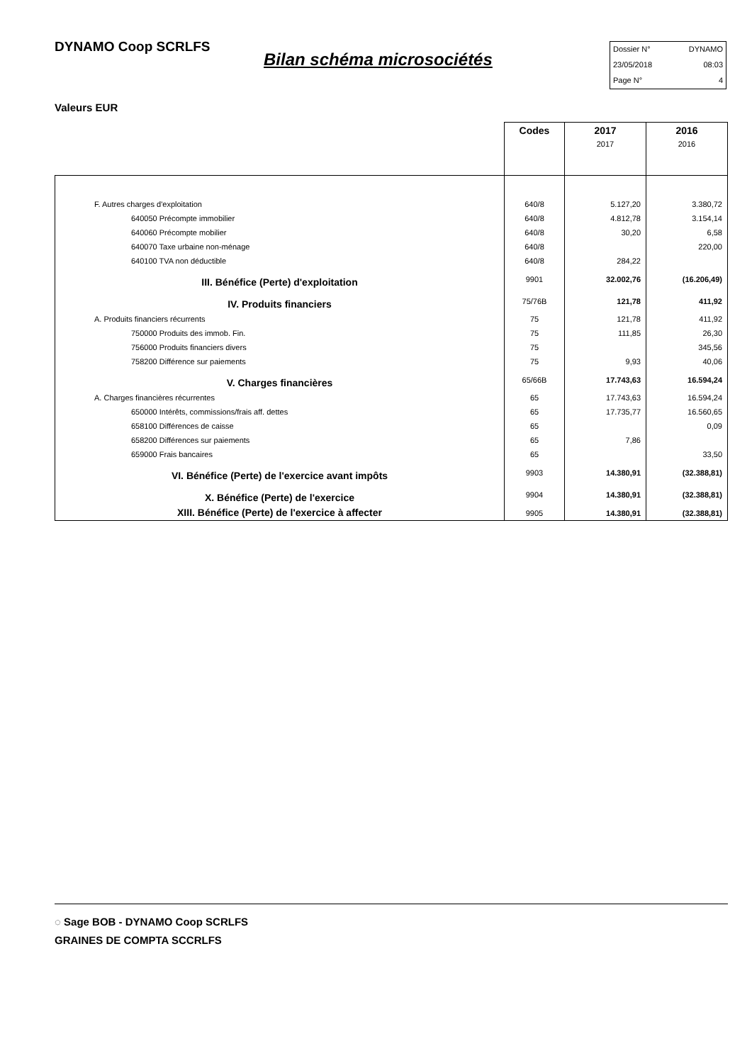DYNAMO Coop SCRLFS
Bilan schéma microsociétés
Dossier N° DYNAMO
23/05/2018 08:03
Page N° 4
Valeurs EUR
| | Codes | 2017 2017 | 2016 2016 |
| F. Autres charges d'exploitation | 640/8 | 5.127,20 | 3.380,72 |
| 640050 Précompte immobilier | 640/8 | 4.812,78 | 3.154,14 |
| 640060 Précompte mobilier | 640/8 | 30,20 | 6,58 |
| 640070 Taxe urbaine non-ménage | 640/8 | | 220,00 |
| 640100 TVA non déductible | 640/8 | 284,22 | |
| III. Bénéfice (Perte) d'exploitation | 9901 | 32.002,76 | (16.206,49) |
| IV. Produits financiers | 75/76B | 121,78 | 411,92 |
| A. Produits financiers récurrents | 75 | 121,78 | 411,92 |
| 750000 Produits des immob. Fin. | 75 | 111,85 | 26,30 |
| 756000 Produits financiers divers | 75 | | 345,56 |
| 758200 Différence sur paiements | 75 | 9,93 | 40,06 |
| V. Charges financières | 65/66B | 17.743,63 | 16.594,24 |
| A. Charges financières récurrentes | 65 | 17.743,63 | 16.594,24 |
| 650000 Intérêts, commissions/frais aff. dettes | 65 | 17.735,77 | 16.560,65 |
| 658100 Différences de caisse | 65 | | 0,09 |
| 658200 Différences sur paiements | 65 | 7,86 | |
| 659000 Frais bancaires | 65 | | 33,50 |
| VI. Bénéfice (Perte) de l'exercice avant impôts | 9903 | 14.380,91 | (32.388,81) |
| X. Bénéfice (Perte) de l'exercice | 9904 | 14.380,91 | (32.388,81) |
| XIII. Bénéfice (Perte) de l'exercice à affecter | 9905 | 14.380,91 | (32.388,81) |
◌ Sage BOB - DYNAMO Coop SCRLFS
GRAINES DE COMPTA SCCRLFS